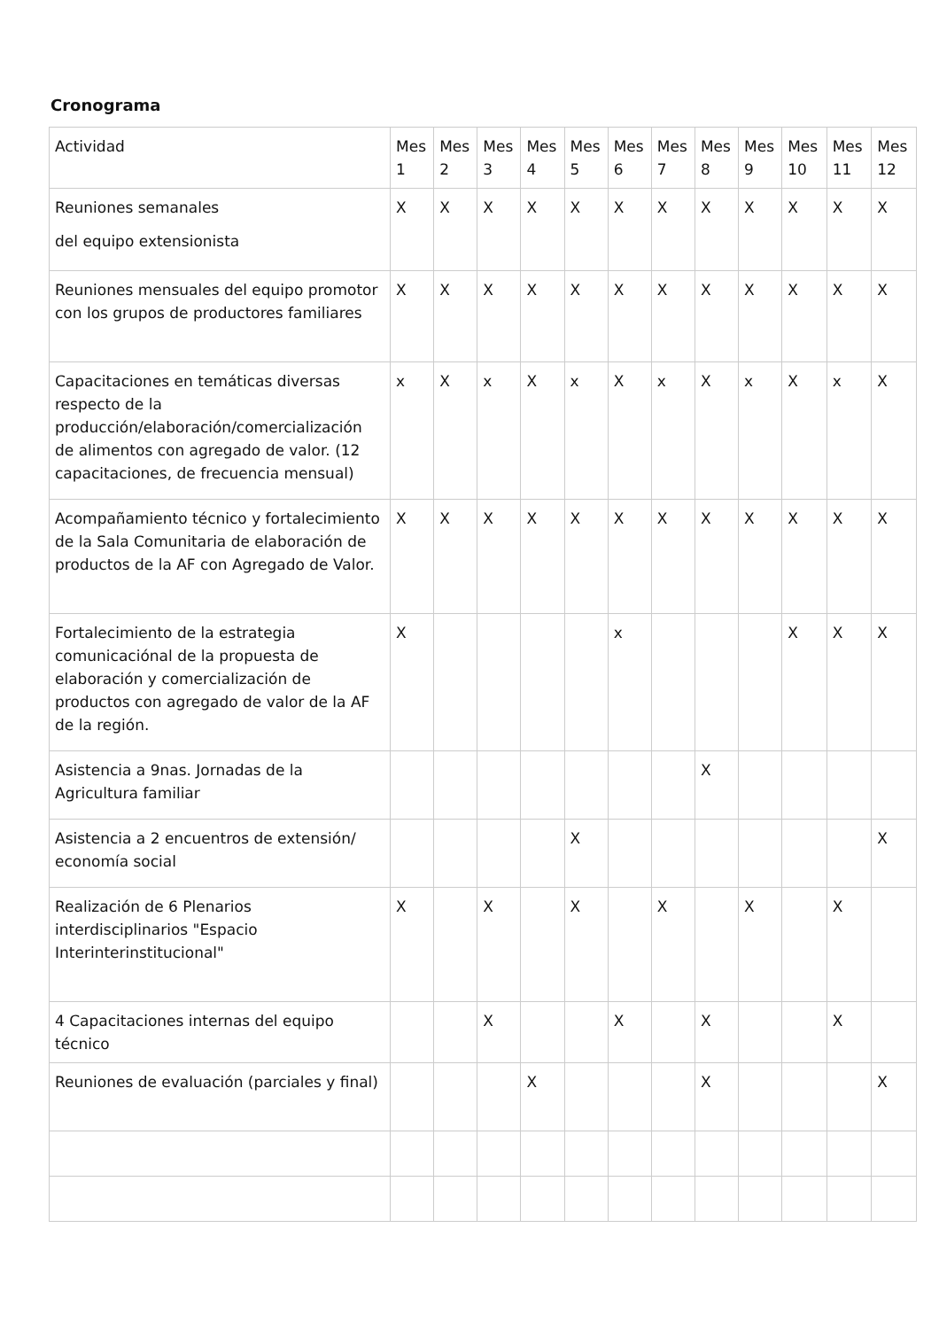Cronograma
| Actividad | Mes 1 | Mes 2 | Mes 3 | Mes 4 | Mes 5 | Mes 6 | Mes 7 | Mes 8 | Mes 9 | Mes 10 | Mes 11 | Mes 12 |
| --- | --- | --- | --- | --- | --- | --- | --- | --- | --- | --- | --- | --- |
| Reuniones semanales del equipo extensionista | X | X | X | X | X | X | X | X | X | X | X | X |
| Reuniones mensuales del equipo promotor con los grupos de productores familiares | X | X | X | X | X | X | X | X | X | X | X | X |
| Capacitaciones en temáticas diversas respecto de la producción/elaboración/comercialización de alimentos con agregado de valor. (12 capacitaciones, de frecuencia mensual) | x | X | x | X | x | X | x | X | x | X | x | X |
| Acompañamiento técnico y fortalecimiento de la Sala Comunitaria de elaboración de productos de la AF con Agregado de Valor. | X | X | X | X | X | X | X | X | X | X | X | X |
| Fortalecimiento de la estrategia comunicaciónal de la propuesta de elaboración y comercialización de productos con agregado de valor de la AF de la región. | X | | | | | x | | | | X | X | X |
| Asistencia a 9nas. Jornadas de la Agricultura familiar | | | | | | | | X | | | | |
| Asistencia a 2 encuentros de extensión/ economía social | | | | | X | | | | | | | X |
| Realización de 6 Plenarios interdisciplinarios "Espacio Interinterinstitucional" | X | | X | | X | | X | | X | | X | |
| 4 Capacitaciones internas del equipo técnico | | | X | | | X | | X | | | X | |
| Reuniones de evaluación (parciales y final) | | | | X | | | | X | | | | X |